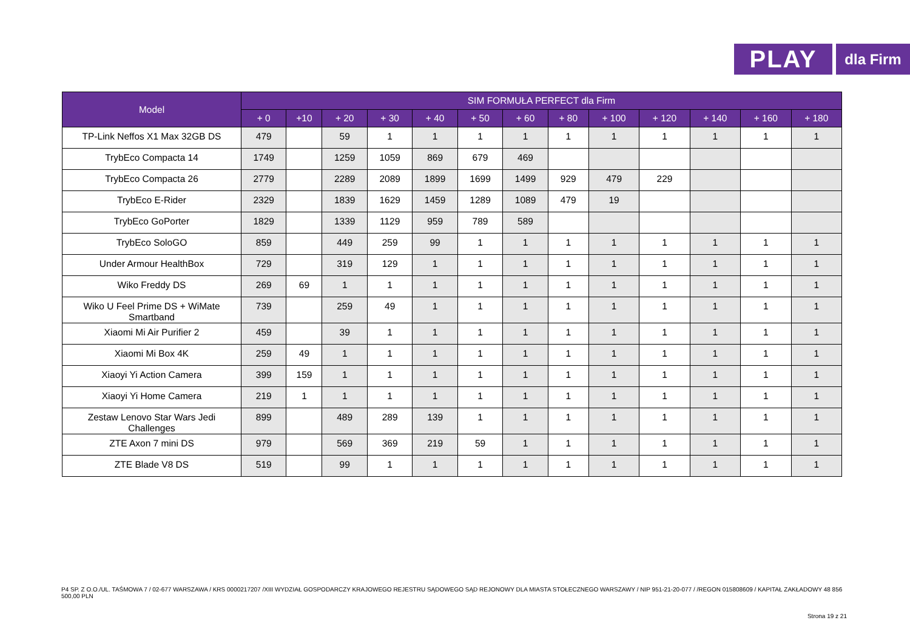PLAY
dla Firm
| Model | SIM FORMUŁA PERFECT dla Firm | | | | | | | | | | | | |
| --- | --- | --- | --- | --- | --- | --- | --- | --- | --- | --- | --- | --- | --- |
| | + 0 | +10 | + 20 | + 30 | + 40 | + 50 | + 60 | + 80 | + 100 | + 120 | + 140 | + 160 | + 180 |
| TP-Link Neffos X1 Max 32GB DS | 479 | | 59 | 1 | 1 | 1 | 1 | 1 | 1 | 1 | 1 | 1 | 1 |
| TrybEco Compacta 14 | 1749 | | 1259 | 1059 | 869 | 679 | 469 | | | | | | |
| TrybEco Compacta 26 | 2779 | | 2289 | 2089 | 1899 | 1699 | 1499 | 929 | 479 | 229 | | | |
| TrybEco E-Rider | 2329 | | 1839 | 1629 | 1459 | 1289 | 1089 | 479 | 19 | | | | |
| TrybEco GoPorter | 1829 | | 1339 | 1129 | 959 | 789 | 589 | | | | | | |
| TrybEco SoloGO | 859 | | 449 | 259 | 99 | 1 | 1 | 1 | 1 | 1 | 1 | 1 | 1 |
| Under Armour HealthBox | 729 | | 319 | 129 | 1 | 1 | 1 | 1 | 1 | 1 | 1 | 1 | 1 |
| Wiko Freddy DS | 269 | 69 | 1 | 1 | 1 | 1 | 1 | 1 | 1 | 1 | 1 | 1 | 1 |
| Wiko U Feel Prime DS + WiMate Smartband | 739 | | 259 | 49 | 1 | 1 | 1 | 1 | 1 | 1 | 1 | 1 | 1 |
| Xiaomi Mi Air Purifier 2 | 459 | | 39 | 1 | 1 | 1 | 1 | 1 | 1 | 1 | 1 | 1 | 1 |
| Xiaomi Mi Box 4K | 259 | 49 | 1 | 1 | 1 | 1 | 1 | 1 | 1 | 1 | 1 | 1 | 1 |
| Xiaoyi Yi Action Camera | 399 | 159 | 1 | 1 | 1 | 1 | 1 | 1 | 1 | 1 | 1 | 1 | 1 |
| Xiaoyi Yi Home Camera | 219 | 1 | 1 | 1 | 1 | 1 | 1 | 1 | 1 | 1 | 1 | 1 | 1 |
| Zestaw Lenovo Star Wars Jedi Challenges | 899 | | 489 | 289 | 139 | 1 | 1 | 1 | 1 | 1 | 1 | 1 | 1 |
| ZTE Axon 7 mini DS | 979 | | 569 | 369 | 219 | 59 | 1 | 1 | 1 | 1 | 1 | 1 | 1 |
| ZTE Blade V8 DS | 519 | | 99 | 1 | 1 | 1 | 1 | 1 | 1 | 1 | 1 | 1 | 1 |
P4 SP. Z O.O./UL. TAŚMOWA 7 / 02-677 WARSZAWA / KRS 0000217207 /XIII WYDZIAŁ GOSPODARCZY KRAJOWEGO REJESTRU SĄDOWEGO SĄD REJONOWY DLA MIASTA STOŁECZNEGO WARSZAWY / NIP 951-21-20-077 / /REGON 015808609 / KAPITAŁ ZAKŁADOWY 48 856 500,00 PLN
Strona 19 z 21